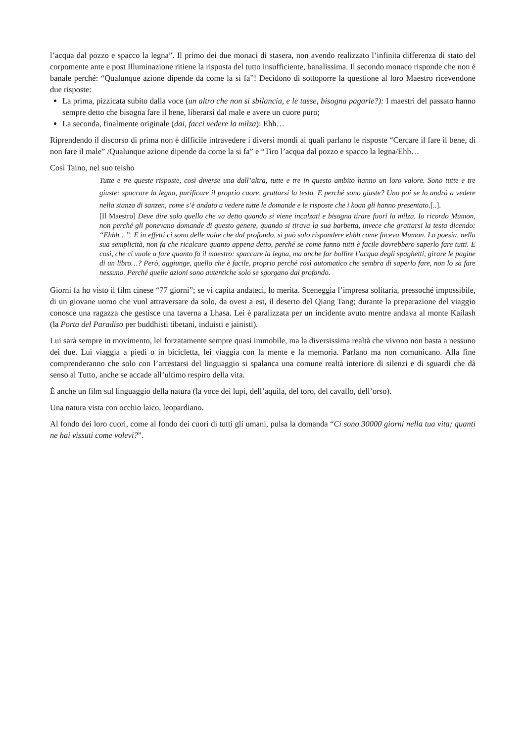l’acqua dal pozzo e spacco la legna”. Il primo dei due monaci di stasera, non avendo realizzato l’infinita differenza di stato del corpomente ante e post Illuminazione ritiene la risposta del tutto insufficiente, banalissima. Il secondo monaco risponde che non è banale perché: “Qualunque azione dipende da come la si fa”! Decidono di sottoporre la questione al loro Maestro ricevendone due risposte:
La prima, pizzicata subito dalla voce (un altro che non si sbilancia, e le tasse, bisogna pagarle?): I maestri del passato hanno sempre detto che bisogna fare il bene, liberarsi dal male e avere un cuore puro;
La seconda, finalmente originale (dai, facci vedere la milza): Ehh…
Riprendendo il discorso di prima non è difficile intravedere i diversi mondi ai quali parlano le risposte “Cercare il fare il bene, di non fare il male” /Qualunque azione dipende da come la si fa” e “Tiro l’acqua dal pozzo e spacco la legna/Ehh…
Così Taino, nel suo teisho
Tutte e tre queste risposte, così diverse una dall’altra, tutte e tre in questo ambito hanno un loro valore. Sono tutte e tre giuste: spaccare la legna, purificare il proprio cuore, grattarsi la testa. E perché sono giuste? Uno poi se lo andrà a vedere nella stanza di sanzen, come s’è andato a vedere tutte le domande e le risposte che i koan gli hanno presentato.[..].
[Il Maestro] Deve dire solo quello che va detto quando si viene incalzati e bisogna tirare fuori la milza. Io ricordo Mumon, non perché gli ponevano domande di questo genere, quando si tirava la sua barbetta, invece che grattarsi la testa dicendo: “Ehhh…”. E in effetti ci sono delle volte che dal profondo, si può solo rispondere ehhh come faceva Mumon. La poesia, nella sua semplicità, non fa che ricalcare quanto appena detto, perché se come fanno tutti è facile dovrebbero saperlo fare tutti. E così, che ci vuole a fare quanto fa il maestro: spaccare la legna, ma anche far bollire l’acqua degli spaghetti, girare le pagine di un libro…? Però, aggiunge, quello che è facile, proprio perché così automatico che sembra di saperlo fare, non lo sa fare nessuno. Perché quelle azioni sono autentiche solo se sgorgano dal profondo.
Giorni fa ho visto il film cinese “77 giorni”; se vi capita andateci, lo merita. Sceneggia l’impresa solitaria, pressoché impossibile, di un giovane uomo che vuol attraversare da solo, da ovest a est, il deserto del Qiang Tang; durante la preparazione del viaggio conosce una ragazza che gestisce una taverna a Lhasa. Lei è paralizzata per un incidente avuto mentre andava al monte Kailash (la Porta del Paradiso per buddhisti tibetani, induisti e jainisti).
Lui sarà sempre in movimento, lei forzatamente sempre quasi immobile, ma la diversissima realtà che vivono non basta a nessuno dei due. Lui viaggia a piedi o in bicicletta, lei viaggia con la mente e la memoria. Parlano ma non comunicano. Alla fine comprenderanno che solo con l’arrestarsi del linguaggio si spalanca una comune realtà interiore di silenzi e di sguardi che dà senso al Tutto, anche se accade all’ultimo respiro della vita.
È anche un film sul linguaggio della natura (la voce dei lupi, dell’aquila, del toro, del cavallo, dell’orso).
Una natura vista con occhio laico, leopardiano.
Al fondo dei loro cuori, come al fondo dei cuori di tutti gli umani, pulsa la domanda “Ci sono 30000 giorni nella tua vita; quanti ne hai vissuti come volevi?”.